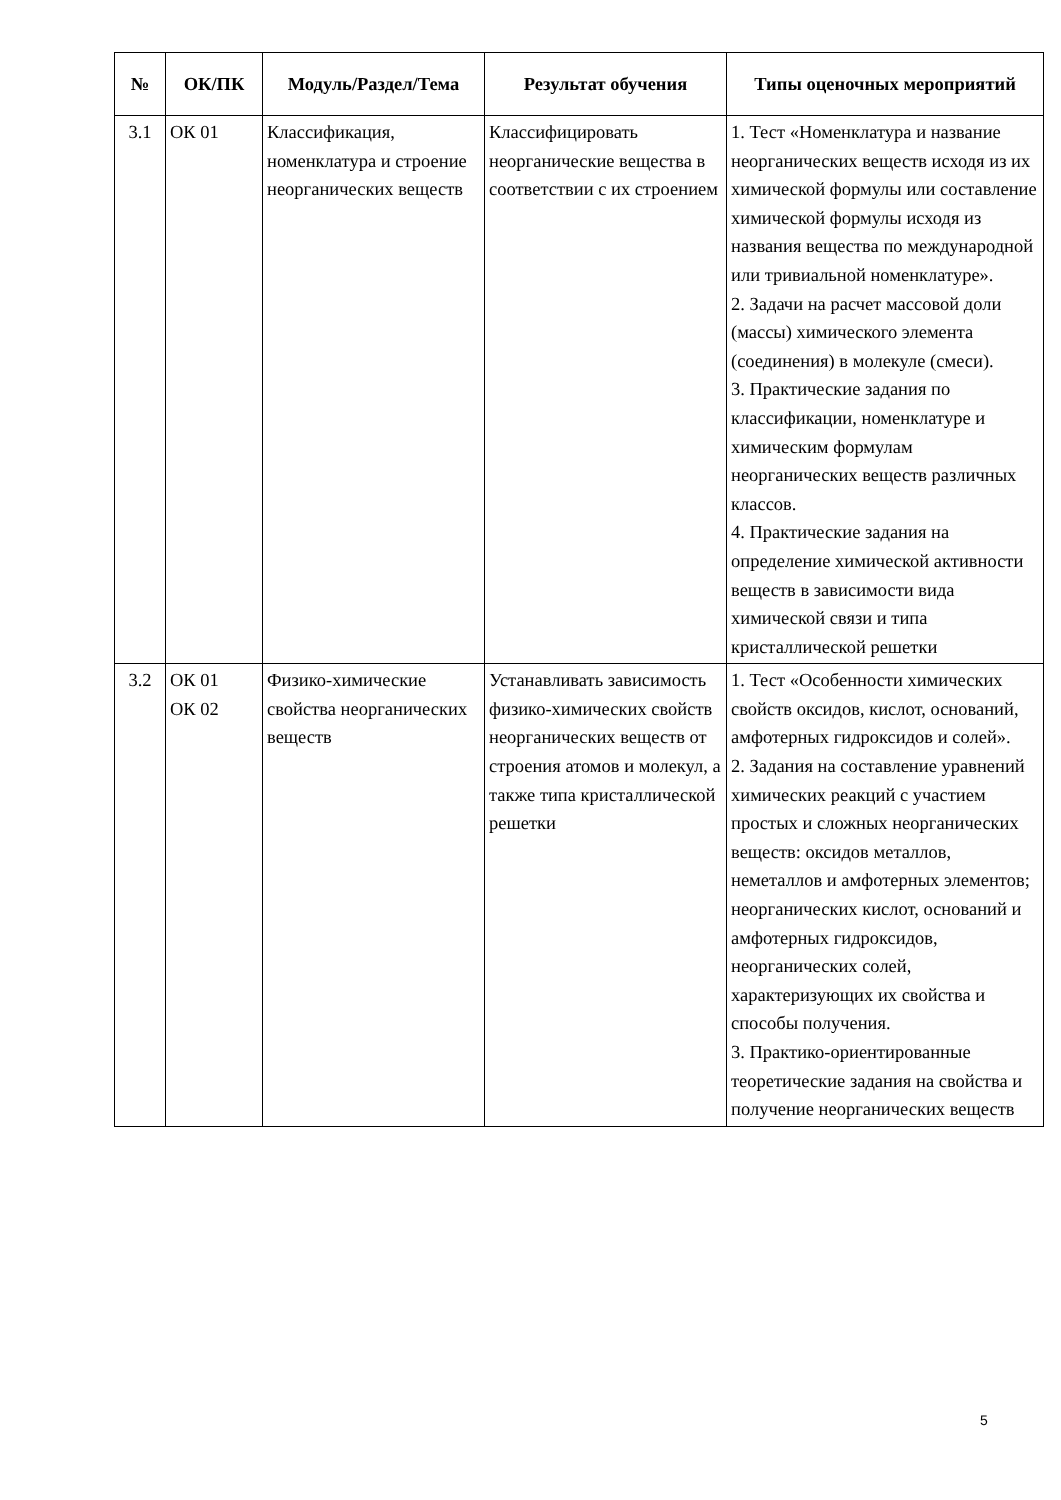| № | ОК/ПК | Модуль/Раздел/Тема | Результат обучения | Типы оценочных мероприятий |
| --- | --- | --- | --- | --- |
| 3.1 | ОК 01 | Классификация, номенклатура и строение неорганических веществ | Классифицировать неорганические вещества в соответствии с их строением | 1. Тест «Номенклатура и название неорганических веществ исходя из их химической формулы или составление химической формулы исходя из названия вещества по международной или тривиальной номенклатуре». 2. Задачи на расчет массовой доли (массы) химического элемента (соединения) в молекуле (смеси). 3. Практические задания по классификации, номенклатуре и химическим формулам неорганических веществ различных классов. 4. Практические задания на определение химической активности веществ в зависимости вида химической связи и типа кристаллической решетки |
| 3.2 | ОК 01 ОК 02 | Физико-химические свойства неорганических веществ | Устанавливать зависимость физико-химических свойств неорганических веществ от строения атомов и молекул, а также типа кристаллической решетки | 1. Тест «Особенности химических свойств оксидов, кислот, оснований, амфотерных гидроксидов и солей». 2. Задания на составление уравнений химических реакций с участием простых и сложных неорганических веществ: оксидов металлов, неметаллов и амфотерных элементов; неорганических кислот, оснований и амфотерных гидроксидов, неорганических солей, характеризующих их свойства и способы получения. 3. Практико-ориентированные теоретические задания на свойства и получение неорганических веществ |
5